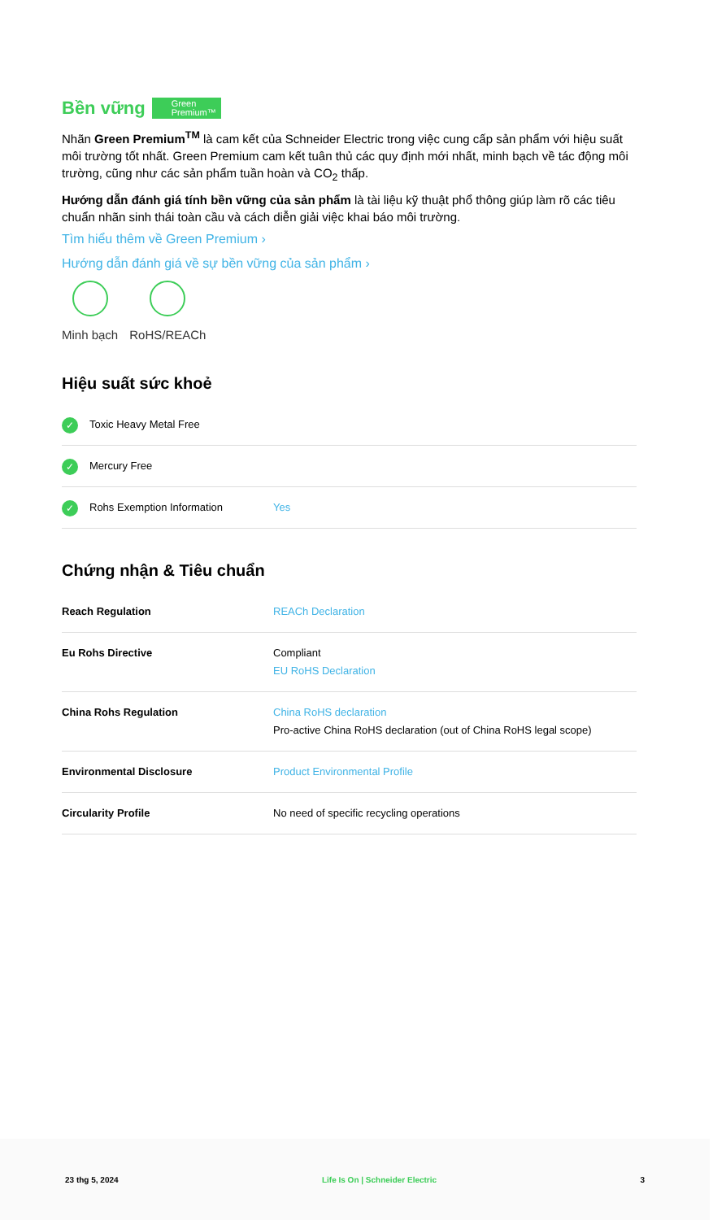Bền vững Green
Premium™
Nhãn Green Premium<sup>TM</sup> là cam kết của Schneider Electric trong việc cung cấp sản phẩm với hiệu suất môi trường tốt nhất. Green Premium cam kết tuân thủ các quy định mới nhất, minh bạch về tác động môi trường, cũng như các sản phẩm tuần hoàn và CO<sub>2</sub> thấp.
Hướng dẫn đánh giá tính bền vững của sản phẩm là tài liệu kỹ thuật phổ thông giúp làm rõ các tiêu chuẩn nhãn sinh thái toàn cầu và cách diễn giải việc khai báo môi trường.
Tìm hiểu thêm về Green Premium ›
Hướng dẫn đánh giá về sự bền vững của sản phẩm ›
Minh bạch RoHS/REACh
Hiệu suất sức khoẻ
| ✓ Toxic Heavy Metal Free | |
| ✓ Mercury Free | |
| ✓ Rohs Exemption Information | Yes |
Chứng nhận & Tiêu chuẩn
| Reach Regulation | REACh Declaration |
| Eu Rohs Directive | Compliant EU RoHS Declaration |
| China Rohs Regulation | China RoHS declaration Pro-active China RoHS declaration (out of China RoHS legal scope) |
| Environmental Disclosure | Product Environmental Profile |
| Circularity Profile | No need of specific recycling operations |
23 thg 5, 2024 Life Is On | Schneider Electric 3